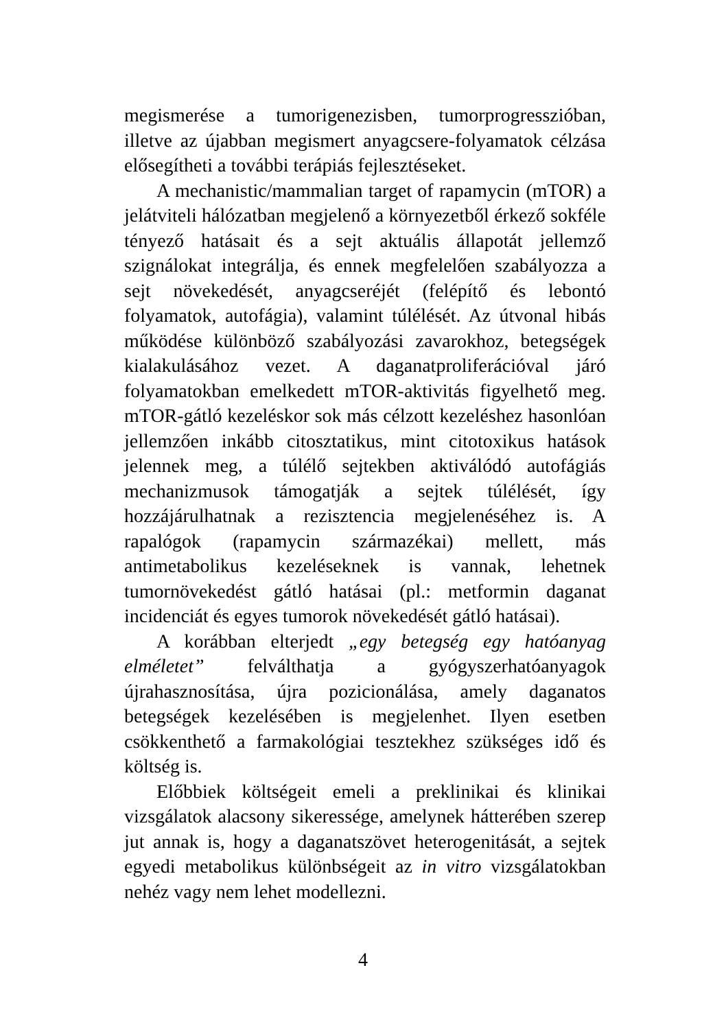megismerése a tumorigenezisben, tumorprogresszióban, illetve az újabban megismert anyagcsere-folyamatok célzása elősegítheti a további terápiás fejlesztéseket.
A mechanistic/mammalian target of rapamycin (mTOR) a jelátviteli hálózatban megjelenő a környezetből érkező sokféle tényező hatásait és a sejt aktuális állapotát jellemző szignálokat integrálja, és ennek megfelelően szabályozza a sejt növekedését, anyagcseréjét (felépítő és lebontó folyamatok, autofágia), valamint túlélését. Az útvonal hibás működése különböző szabályozási zavarokhoz, betegségek kialakulásához vezet. A daganatproliferációval járó folyamatokban emelkedett mTOR-aktivitás figyelhető meg. mTOR-gátló kezeléskor sok más célzott kezeléshez hasonlóan jellemzően inkább citosztatikus, mint citotoxikus hatások jelennek meg, a túlélő sejtekben aktiválódó autofágiás mechanizmusok támogatják a sejtek túlélését, így hozzájárulhatnak a rezisztencia megjelenéséhez is. A rapalógok (rapamycin származékai) mellett, más antimetabolikus kezeléseknek is vannak, lehetnek tumornövekedést gátló hatásai (pl.: metformin daganat incidenciát és egyes tumorok növekedését gátló hatásai).
A korábban elterjedt „egy betegség egy hatóanyag elméletet” felválthatja a gyógyszerhatóanyagok újrahasznosítása, újra pozicionálása, amely daganatos betegségek kezelésében is megjelenhet. Ilyen esetben csökkenthető a farmakológiai tesztekhez szükséges idő és költség is.
Előbbiek költségeit emeli a preklinikai és klinikai vizsgálatok alacsony sikeressége, amelynek hátterében szerep jut annak is, hogy a daganatszövet heterogenitását, a sejtek egyedi metabolikus különbségeit az in vitro vizsgálatokban nehéz vagy nem lehet modellezni.
4